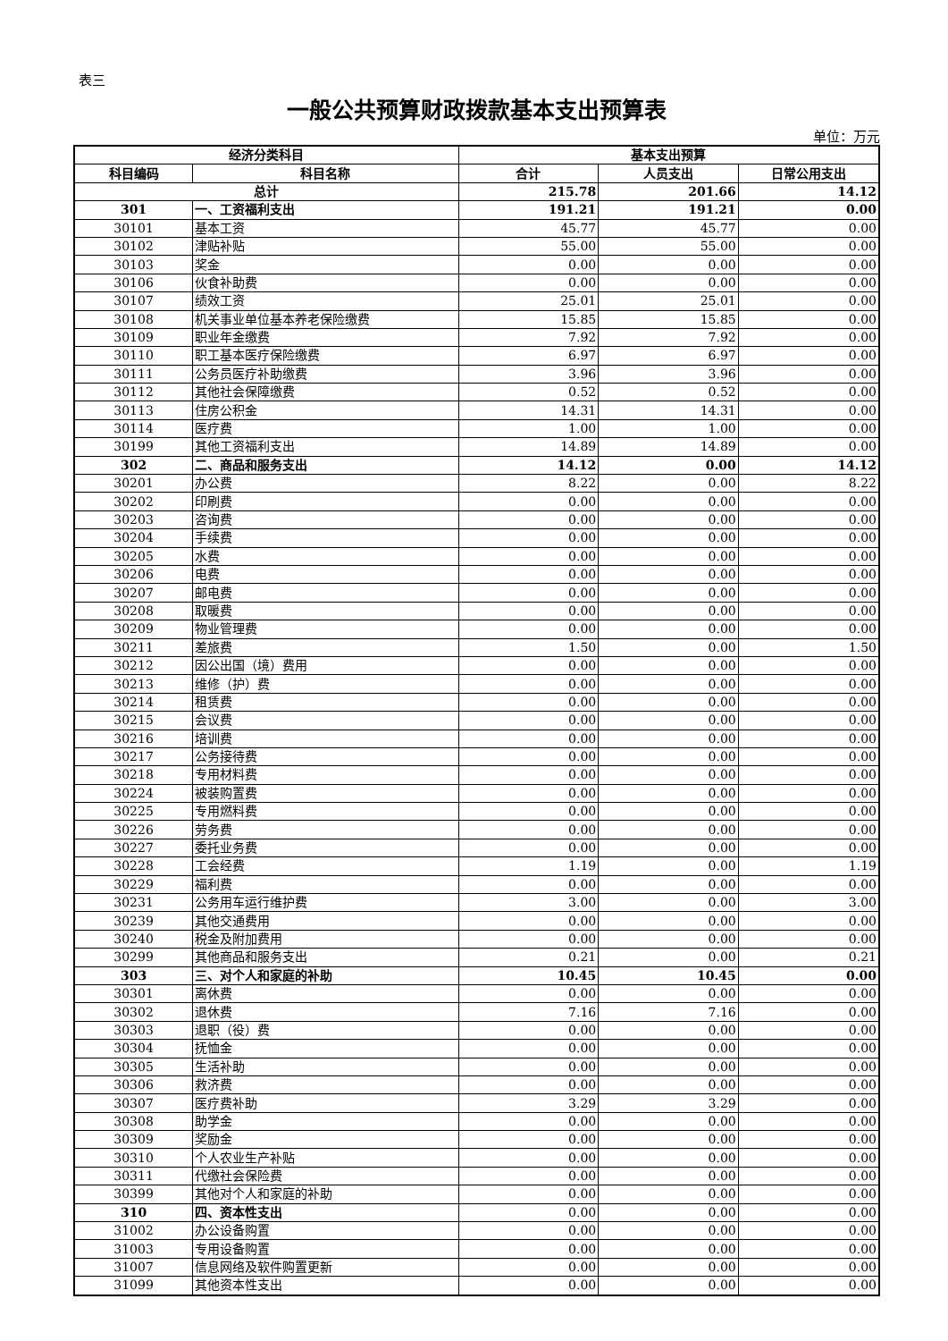表三
一般公共预算财政拨款基本支出预算表
单位：万元
| 经济分类科目 | | 基本支出预算 | | |
| --- | --- | --- | --- | --- |
| 科目编码 | 科目名称 | 合计 | 人员支出 | 日常公用支出 |
| 总计 | | 215.78 | 201.66 | 14.12 |
| 301 | 一、工资福利支出 | 191.21 | 191.21 | 0.00 |
| 30101 | 基本工资 | 45.77 | 45.77 | 0.00 |
| 30102 | 津贴补贴 | 55.00 | 55.00 | 0.00 |
| 30103 | 奖金 | 0.00 | 0.00 | 0.00 |
| 30106 | 伙食补助费 | 0.00 | 0.00 | 0.00 |
| 30107 | 绩效工资 | 25.01 | 25.01 | 0.00 |
| 30108 | 机关事业单位基本养老保险缴费 | 15.85 | 15.85 | 0.00 |
| 30109 | 职业年金缴费 | 7.92 | 7.92 | 0.00 |
| 30110 | 职工基本医疗保险缴费 | 6.97 | 6.97 | 0.00 |
| 30111 | 公务员医疗补助缴费 | 3.96 | 3.96 | 0.00 |
| 30112 | 其他社会保障缴费 | 0.52 | 0.52 | 0.00 |
| 30113 | 住房公积金 | 14.31 | 14.31 | 0.00 |
| 30114 | 医疗费 | 1.00 | 1.00 | 0.00 |
| 30199 | 其他工资福利支出 | 14.89 | 14.89 | 0.00 |
| 302 | 二、商品和服务支出 | 14.12 | 0.00 | 14.12 |
| 30201 | 办公费 | 8.22 | 0.00 | 8.22 |
| 30202 | 印刷费 | 0.00 | 0.00 | 0.00 |
| 30203 | 咨询费 | 0.00 | 0.00 | 0.00 |
| 30204 | 手续费 | 0.00 | 0.00 | 0.00 |
| 30205 | 水费 | 0.00 | 0.00 | 0.00 |
| 30206 | 电费 | 0.00 | 0.00 | 0.00 |
| 30207 | 邮电费 | 0.00 | 0.00 | 0.00 |
| 30208 | 取暖费 | 0.00 | 0.00 | 0.00 |
| 30209 | 物业管理费 | 0.00 | 0.00 | 0.00 |
| 30211 | 差旅费 | 1.50 | 0.00 | 1.50 |
| 30212 | 因公出国（境）费用 | 0.00 | 0.00 | 0.00 |
| 30213 | 维修（护）费 | 0.00 | 0.00 | 0.00 |
| 30214 | 租赁费 | 0.00 | 0.00 | 0.00 |
| 30215 | 会议费 | 0.00 | 0.00 | 0.00 |
| 30216 | 培训费 | 0.00 | 0.00 | 0.00 |
| 30217 | 公务接待费 | 0.00 | 0.00 | 0.00 |
| 30218 | 专用材料费 | 0.00 | 0.00 | 0.00 |
| 30224 | 被装购置费 | 0.00 | 0.00 | 0.00 |
| 30225 | 专用燃料费 | 0.00 | 0.00 | 0.00 |
| 30226 | 劳务费 | 0.00 | 0.00 | 0.00 |
| 30227 | 委托业务费 | 0.00 | 0.00 | 0.00 |
| 30228 | 工会经费 | 1.19 | 0.00 | 1.19 |
| 30229 | 福利费 | 0.00 | 0.00 | 0.00 |
| 30231 | 公务用车运行维护费 | 3.00 | 0.00 | 3.00 |
| 30239 | 其他交通费用 | 0.00 | 0.00 | 0.00 |
| 30240 | 税金及附加费用 | 0.00 | 0.00 | 0.00 |
| 30299 | 其他商品和服务支出 | 0.21 | 0.00 | 0.21 |
| 303 | 三、对个人和家庭的补助 | 10.45 | 10.45 | 0.00 |
| 30301 | 离休费 | 0.00 | 0.00 | 0.00 |
| 30302 | 退休费 | 7.16 | 7.16 | 0.00 |
| 30303 | 退职（役）费 | 0.00 | 0.00 | 0.00 |
| 30304 | 抚恤金 | 0.00 | 0.00 | 0.00 |
| 30305 | 生活补助 | 0.00 | 0.00 | 0.00 |
| 30306 | 救济费 | 0.00 | 0.00 | 0.00 |
| 30307 | 医疗费补助 | 3.29 | 3.29 | 0.00 |
| 30308 | 助学金 | 0.00 | 0.00 | 0.00 |
| 30309 | 奖励金 | 0.00 | 0.00 | 0.00 |
| 30310 | 个人农业生产补贴 | 0.00 | 0.00 | 0.00 |
| 30311 | 代缴社会保险费 | 0.00 | 0.00 | 0.00 |
| 30399 | 其他对个人和家庭的补助 | 0.00 | 0.00 | 0.00 |
| 310 | 四、资本性支出 | 0.00 | 0.00 | 0.00 |
| 31002 | 办公设备购置 | 0.00 | 0.00 | 0.00 |
| 31003 | 专用设备购置 | 0.00 | 0.00 | 0.00 |
| 31007 | 信息网络及软件购置更新 | 0.00 | 0.00 | 0.00 |
| 31099 | 其他资本性支出 | 0.00 | 0.00 | 0.00 |